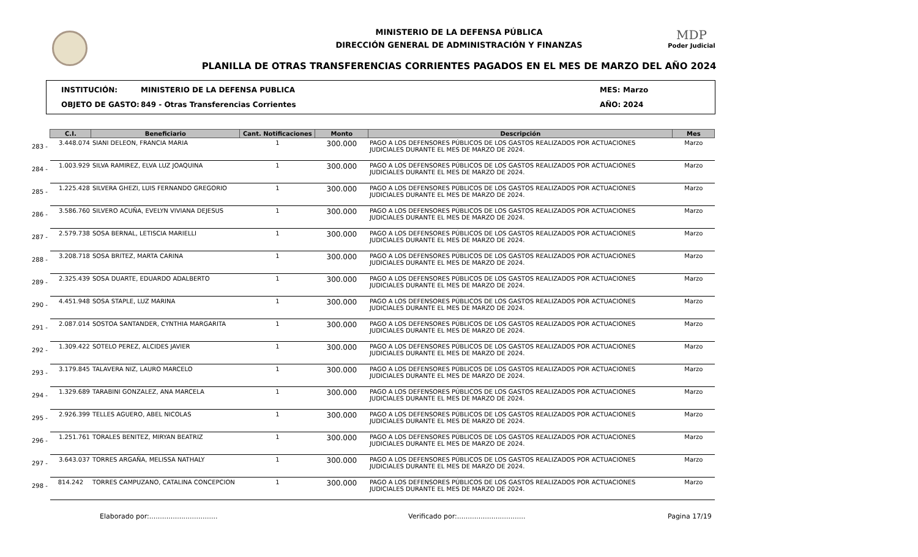MINISTERIO DE LA DEFENSA PÚBLICA
DIRECCIÓN GENERAL DE ADMINISTRACIÓN Y FINANZAS
PLANILLA DE OTRAS TRANSFERENCIAS CORRIENTES PAGADOS EN EL MES DE MARZO DEL AÑO 2024
MDP
Poder Judicial
INSTITUCIÓN:
OBJETO DE GASTO:
MINISTERIO DE LA DEFENSA PUBLICA
849 - Otras Transferencias Corrientes
MES:
AÑO:
Marzo
2024
| | C.I. | Beneficiario | Cant. Notificaciones | Monto | Descripción | Mes |
| --- | --- | --- | --- | --- | --- | --- |
| 283 - | 3.448.074 | SIANI DELEON, FRANCIA MARIA | 1 | 300.000 | PAGO A LOS DEFENSORES PÚBLICOS DE LOS GASTOS REALIZADOS POR ACTUACIONES JUDICIALES DURANTE EL MES DE MARZO DE 2024. | Marzo |
| 284 - | 1.003.929 | SILVA RAMIREZ, ELVA LUZ JOAQUINA | 1 | 300.000 | PAGO A LOS DEFENSORES PÚBLICOS DE LOS GASTOS REALIZADOS POR ACTUACIONES JUDICIALES DURANTE EL MES DE MARZO DE 2024. | Marzo |
| 285 - | 1.225.428 | SILVERA GHEZI, LUIS FERNANDO GREGORIO | 1 | 300.000 | PAGO A LOS DEFENSORES PÚBLICOS DE LOS GASTOS REALIZADOS POR ACTUACIONES JUDICIALES DURANTE EL MES DE MARZO DE 2024. | Marzo |
| 286 - | 3.586.760 | SILVERO ACUÑA, EVELYN VIVIANA DEJESUS | 1 | 300.000 | PAGO A LOS DEFENSORES PÚBLICOS DE LOS GASTOS REALIZADOS POR ACTUACIONES JUDICIALES DURANTE EL MES DE MARZO DE 2024. | Marzo |
| 287 - | 2.579.738 | SOSA BERNAL, LETISCIA MARIELLI | 1 | 300.000 | PAGO A LOS DEFENSORES PÚBLICOS DE LOS GASTOS REALIZADOS POR ACTUACIONES JUDICIALES DURANTE EL MES DE MARZO DE 2024. | Marzo |
| 288 - | 3.208.718 | SOSA BRITEZ, MARTA CARINA | 1 | 300.000 | PAGO A LOS DEFENSORES PÚBLICOS DE LOS GASTOS REALIZADOS POR ACTUACIONES JUDICIALES DURANTE EL MES DE MARZO DE 2024. | Marzo |
| 289 - | 2.325.439 | SOSA DUARTE, EDUARDO ADALBERTO | 1 | 300.000 | PAGO A LOS DEFENSORES PÚBLICOS DE LOS GASTOS REALIZADOS POR ACTUACIONES JUDICIALES DURANTE EL MES DE MARZO DE 2024. | Marzo |
| 290 - | 4.451.948 | SOSA STAPLE, LUZ MARINA | 1 | 300.000 | PAGO A LOS DEFENSORES PÚBLICOS DE LOS GASTOS REALIZADOS POR ACTUACIONES JUDICIALES DURANTE EL MES DE MARZO DE 2024. | Marzo |
| 291 - | 2.087.014 | SOSTOA SANTANDER, CYNTHIA MARGARITA | 1 | 300.000 | PAGO A LOS DEFENSORES PÚBLICOS DE LOS GASTOS REALIZADOS POR ACTUACIONES JUDICIALES DURANTE EL MES DE MARZO DE 2024. | Marzo |
| 292 - | 1.309.422 | SOTELO PEREZ, ALCIDES JAVIER | 1 | 300.000 | PAGO A LOS DEFENSORES PÚBLICOS DE LOS GASTOS REALIZADOS POR ACTUACIONES JUDICIALES DURANTE EL MES DE MARZO DE 2024. | Marzo |
| 293 - | 3.179.845 | TALAVERA NIZ, LAURO MARCELO | 1 | 300.000 | PAGO A LOS DEFENSORES PÚBLICOS DE LOS GASTOS REALIZADOS POR ACTUACIONES JUDICIALES DURANTE EL MES DE MARZO DE 2024. | Marzo |
| 294 - | 1.329.689 | TARABINI GONZALEZ, ANA MARCELA | 1 | 300.000 | PAGO A LOS DEFENSORES PÚBLICOS DE LOS GASTOS REALIZADOS POR ACTUACIONES JUDICIALES DURANTE EL MES DE MARZO DE 2024. | Marzo |
| 295 - | 2.926.399 | TELLES AGUERO, ABEL NICOLAS | 1 | 300.000 | PAGO A LOS DEFENSORES PÚBLICOS DE LOS GASTOS REALIZADOS POR ACTUACIONES JUDICIALES DURANTE EL MES DE MARZO DE 2024. | Marzo |
| 296 - | 1.251.761 | TORALES BENITEZ, MIRYAN BEATRIZ | 1 | 300.000 | PAGO A LOS DEFENSORES PÚBLICOS DE LOS GASTOS REALIZADOS POR ACTUACIONES JUDICIALES DURANTE EL MES DE MARZO DE 2024. | Marzo |
| 297 - | 3.643.037 | TORRES ARGAÑA, MELISSA NATHALY | 1 | 300.000 | PAGO A LOS DEFENSORES PÚBLICOS DE LOS GASTOS REALIZADOS POR ACTUACIONES JUDICIALES DURANTE EL MES DE MARZO DE 2024. | Marzo |
| 298 - | 814.242 | TORRES CAMPUZANO, CATALINA CONCEPCION | 1 | 300.000 | PAGO A LOS DEFENSORES PÚBLICOS DE LOS GASTOS REALIZADOS POR ACTUACIONES JUDICIALES DURANTE EL MES DE MARZO DE 2024. | Marzo |
Elaborado por:................................ Verificado por:................................ Pagina 17/19